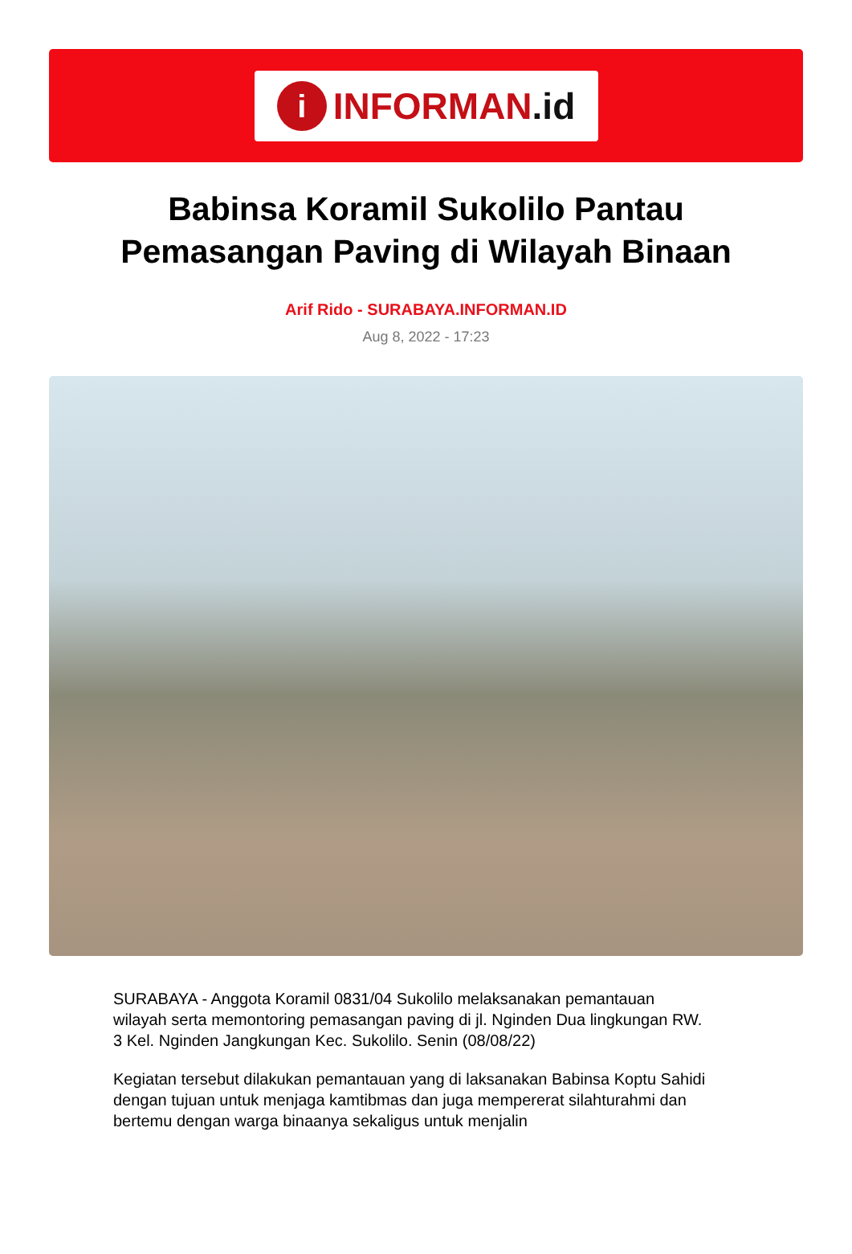i
INFORMAN.id
Babinsa Koramil Sukolilo Pantau Pemasangan Paving di Wilayah Binaan
Arif Rido - SURABAYA.INFORMAN.ID
Aug 8, 2022 - 17:23
SURABAYA - Anggota Koramil 0831/04 Sukolilo melaksanakan pemantauan wilayah serta memontoring pemasangan paving di jl. Nginden Dua lingkungan RW. 3 Kel. Nginden Jangkungan Kec. Sukolilo. Senin (08/08/22)
Kegiatan tersebut dilakukan pemantauan yang di laksanakan Babinsa Koptu Sahidi dengan tujuan untuk menjaga kamtibmas dan juga mempererat silahturahmi dan bertemu dengan warga binaanya sekaligus untuk menjalin